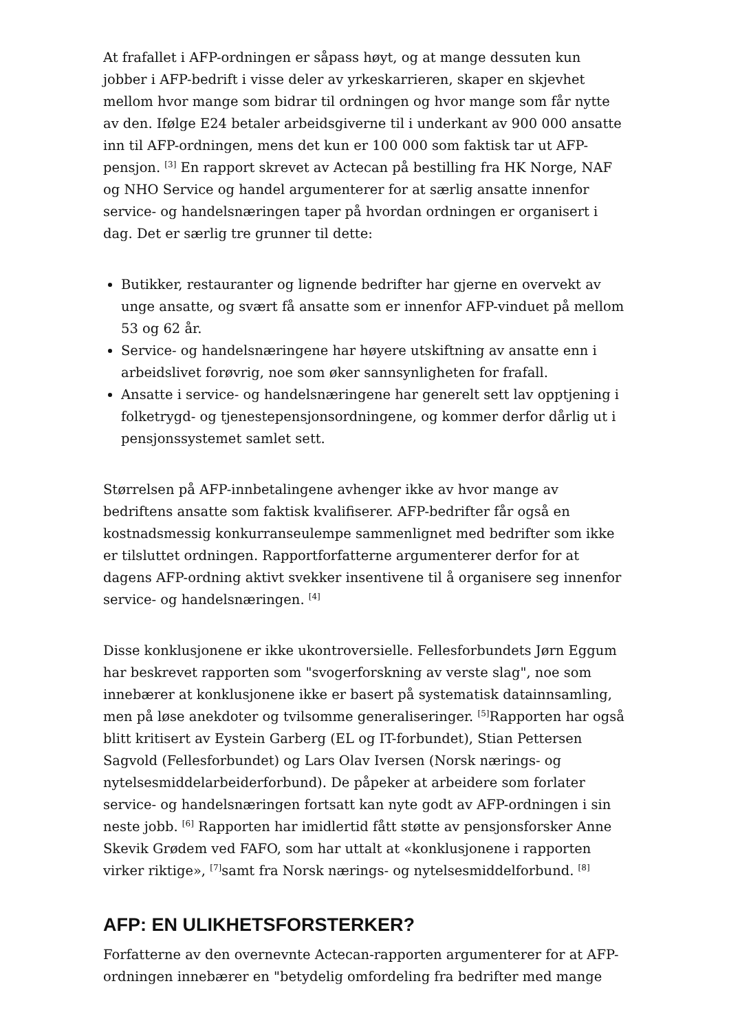At frafallet i AFP-ordningen er såpass høyt, og at mange dessuten kun jobber i AFP-bedrift i visse deler av yrkeskarrieren, skaper en skjevhet mellom hvor mange som bidrar til ordningen og hvor mange som får nytte av den. Ifølge E24 betaler arbeidsgiverne til i underkant av 900 000 ansatte inn til AFP-ordningen, mens det kun er 100 000 som faktisk tar ut AFP-pensjon. <sup>[3]</sup> En rapport skrevet av Actecan på bestilling fra HK Norge, NAF og NHO Service og handel argumenterer for at særlig ansatte innenfor service- og handelsnæringen taper på hvordan ordningen er organisert i dag. Det er særlig tre grunner til dette:
Butikker, restauranter og lignende bedrifter har gjerne en overvekt av unge ansatte, og svært få ansatte som er innenfor AFP-vinduet på mellom 53 og 62 år.
Service- og handelsnæringene har høyere utskiftning av ansatte enn i arbeidslivet forøvrig, noe som øker sannsynligheten for frafall.
Ansatte i service- og handelsnæringene har generelt sett lav opptjening i folketrygd- og tjenestepensjonsordningene, og kommer derfor dårlig ut i pensjonssystemet samlet sett.
Størrelsen på AFP-innbetalingene avhenger ikke av hvor mange av bedriftens ansatte som faktisk kvalifiserer. AFP-bedrifter får også en kostnadsmessig konkurranseulempe sammenlignet med bedrifter som ikke er tilsluttet ordningen. Rapportforfatterne argumenterer derfor for at dagens AFP-ordning aktivt svekker insentivene til å organisere seg innenfor service- og handelsnæringen. <sup>[4]</sup>
Disse konklusjonene er ikke ukontroversielle. Fellesforbundets Jørn Eggum har beskrevet rapporten som "svogerforskning av verste slag", noe som innebærer at konklusjonene ikke er basert på systematisk datainnsamling, men på løse anekdoter og tvilsomme generaliseringer. <sup>[5]</sup>Rapporten har også blitt kritisert av Eystein Garberg (EL og IT-forbundet), Stian Pettersen Sagvold (Fellesforbundet) og Lars Olav Iversen (Norsk nærings- og nytelsesmiddelarbeiderforbund). De påpeker at arbeidere som forlater service- og handelsnæringen fortsatt kan nyte godt av AFP-ordningen i sin neste jobb. <sup>[6]</sup> Rapporten har imidlertid fått støtte av pensjonsforsker Anne Skevik Grødem ved FAFO, som har uttalt at «konklusjonene i rapporten virker riktige», <sup>[7]</sup>samt fra Norsk nærings- og nytelsesmiddelforbund. <sup>[8]</sup>
AFP: EN ULIKHETSFORSTERKER?
Forfatterne av den overnevnte Actecan-rapporten argumenterer for at AFP-ordningen innebærer en "betydelig omfordeling fra bedrifter med mange